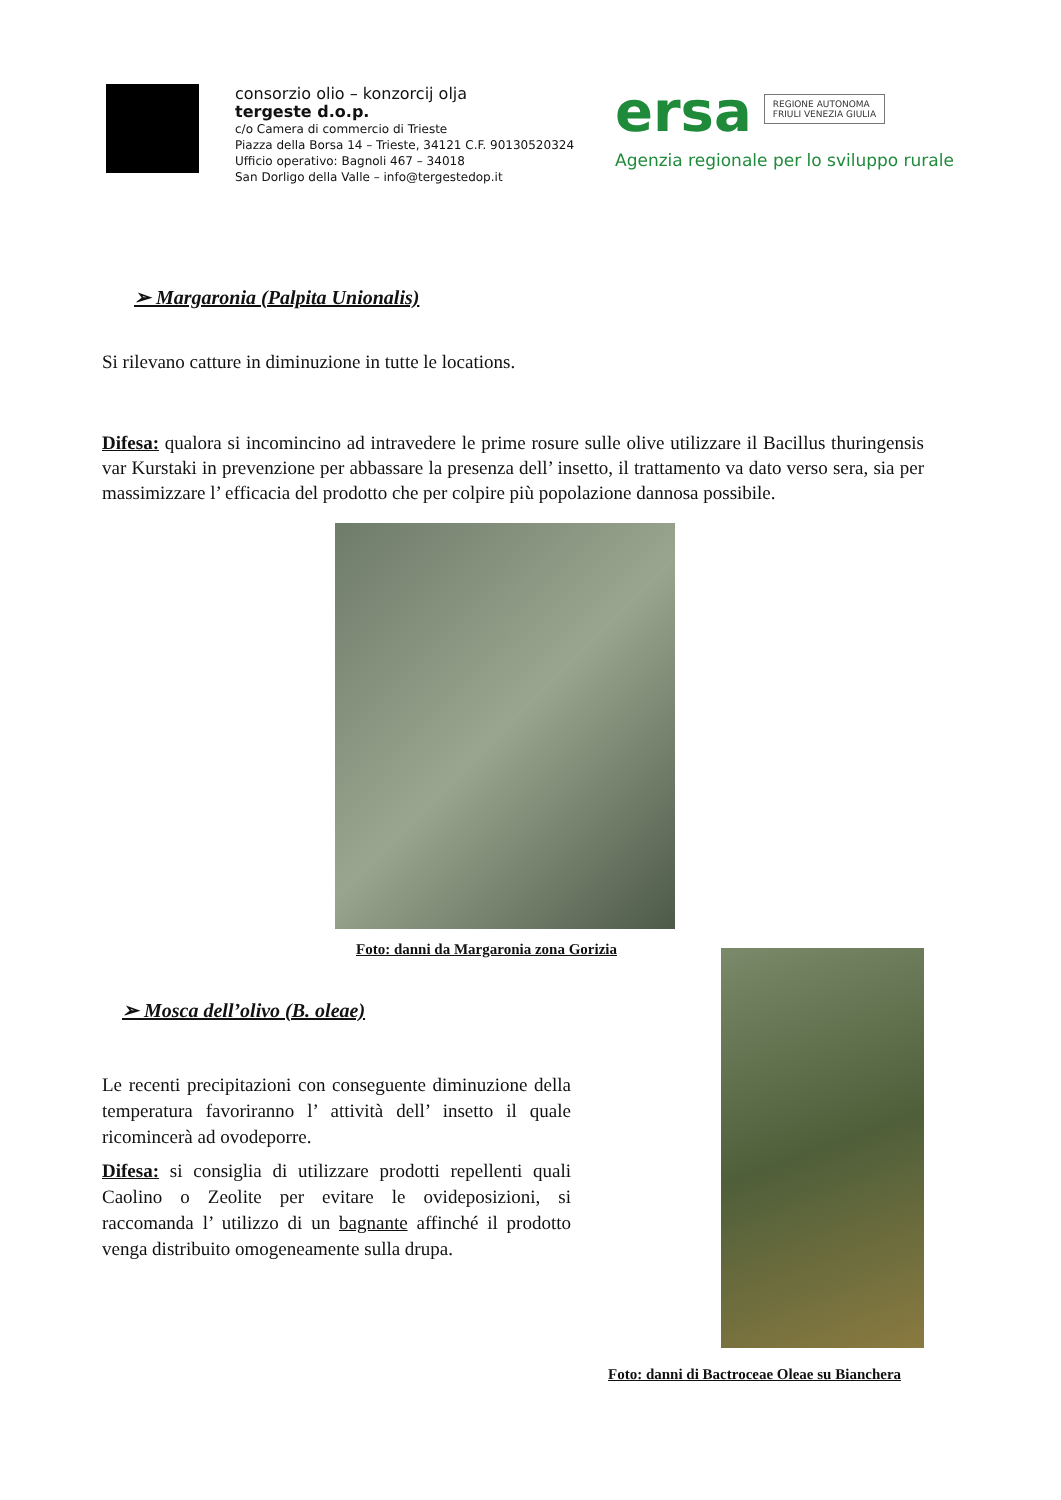consorzio olio – konzorcij olja
tergeste d.o.p.
c/o Camera di commercio di Trieste
Piazza della Borsa 14 – Trieste, 34121 C.F. 90130520324
Ufficio operativo: Bagnoli 467 – 34018
San Dorligo della Valle – info@tergestedop.it
ersa REGIONE AUTONOMA
FRIULI VENEZIA GIULIA
Agenzia regionale per lo sviluppo rurale
➢ Margaronia (Palpita Unionalis)
Si rilevano catture in diminuzione in tutte le locations.
Difesa: qualora si incomincino ad intravedere le prime rosure sulle olive utilizzare il Bacillus thuringensis var Kurstaki in prevenzione per abbassare la presenza dell’ insetto, il trattamento va dato verso sera, sia per massimizzare l’ efficacia del prodotto che per colpire più popolazione dannosa possibile.
Foto: danni da Margaronia zona Gorizia
➢ Mosca dell’olivo (B. oleae)
Le recenti precipitazioni con conseguente diminuzione della temperatura favoriranno l’ attività dell’ insetto il quale ricomincerà ad ovodeporre.
Difesa: si consiglia di utilizzare prodotti repellenti quali Caolino o Zeolite per evitare le ovideposizioni, si raccomanda l’ utilizzo di un bagnante affinché il prodotto venga distribuito omogeneamente sulla drupa.
Foto: danni di Bactroceae Oleae su Bianchera